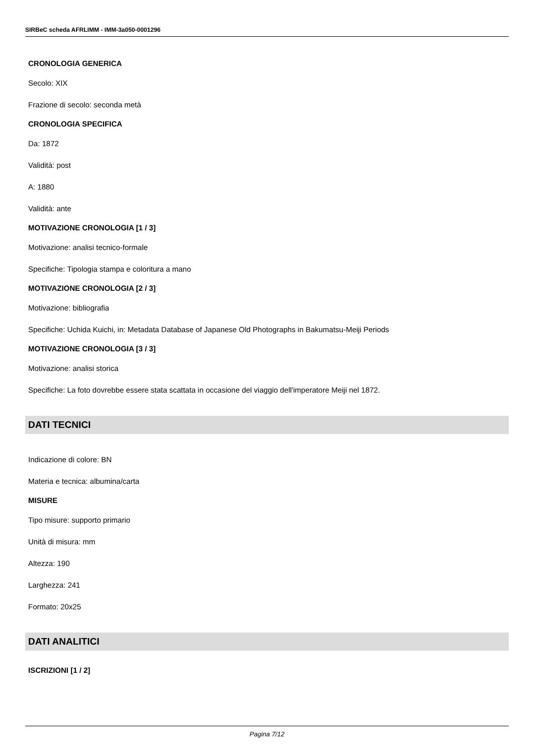SIRBeC scheda AFRLIMM - IMM-3a050-0001296
CRONOLOGIA GENERICA
Secolo: XIX
Frazione di secolo: seconda metà
CRONOLOGIA SPECIFICA
Da: 1872
Validità: post
A: 1880
Validità: ante
MOTIVAZIONE CRONOLOGIA [1 / 3]
Motivazione: analisi tecnico-formale
Specifiche: Tipologia stampa e coloritura a mano
MOTIVAZIONE CRONOLOGIA [2 / 3]
Motivazione: bibliografia
Specifiche: Uchida Kuichi, in: Metadata Database of Japanese Old Photographs in Bakumatsu-Meiji Periods
MOTIVAZIONE CRONOLOGIA [3 / 3]
Motivazione: analisi storica
Specifiche: La foto dovrebbe essere stata scattata in occasione del viaggio dell'imperatore Meiji nel 1872.
DATI TECNICI
Indicazione di colore: BN
Materia e tecnica: albumina/carta
MISURE
Tipo misure: supporto primario
Unità di misura: mm
Altezza: 190
Larghezza: 241
Formato: 20x25
DATI ANALITICI
ISCRIZIONI [1 / 2]
Pagina 7/12